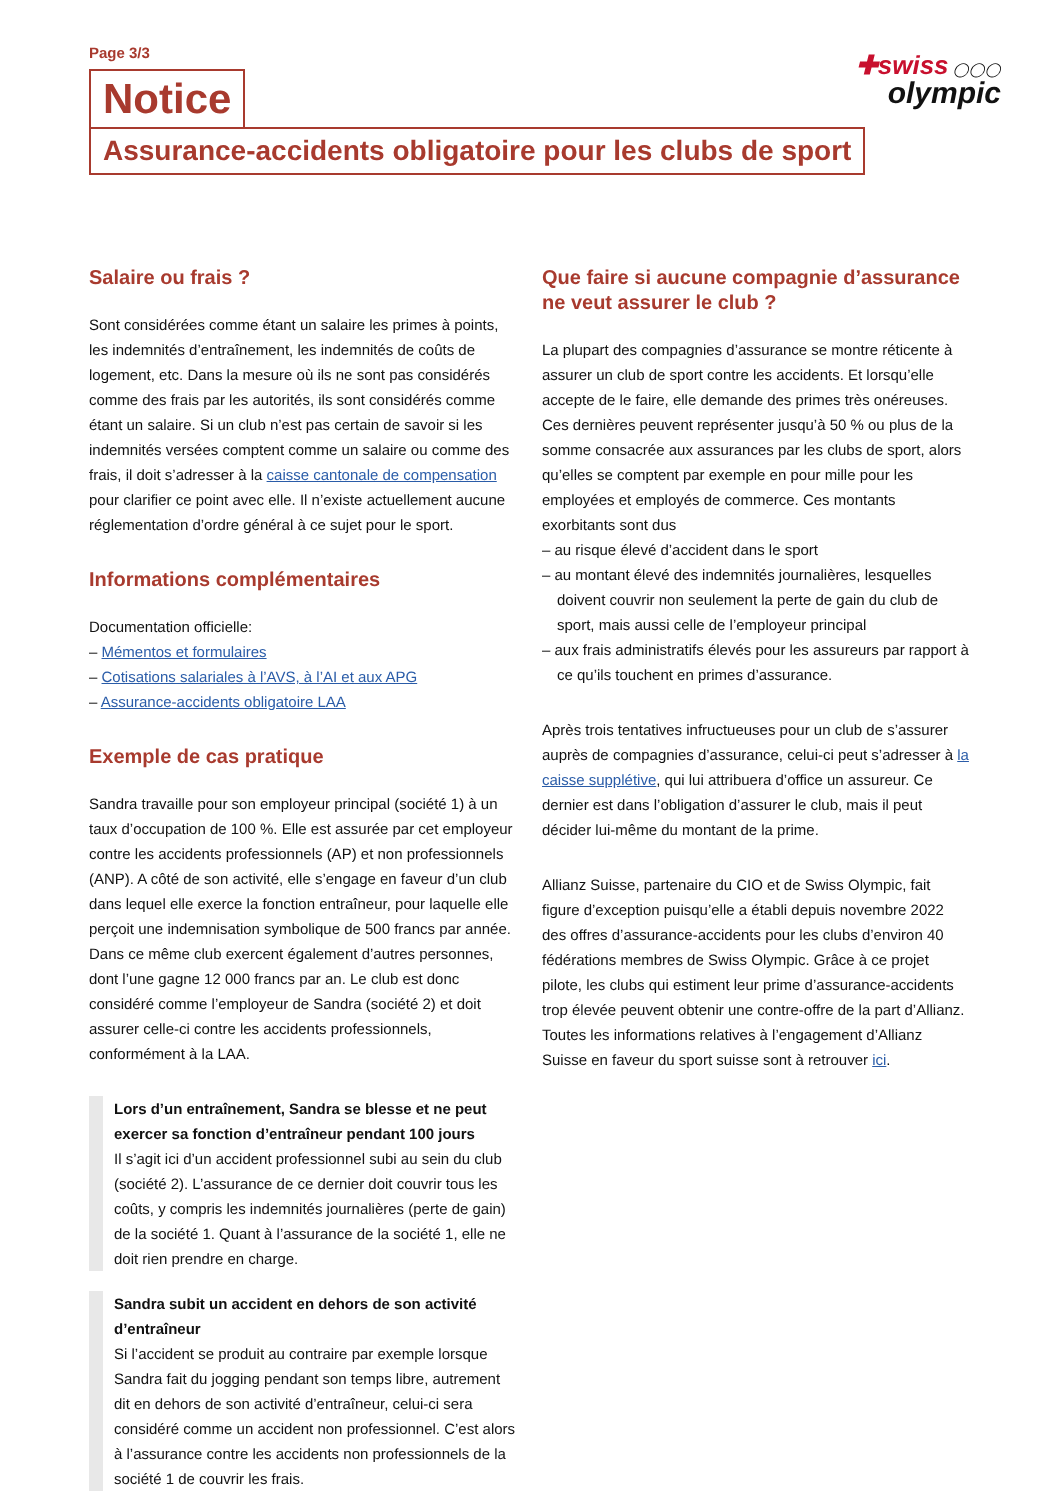✚swiss ◯◯◯
olympic
Page 3/3
Notice
Assurance-accidents obligatoire pour les clubs de sport
Salaire ou frais ?
Sont considérées comme étant un salaire les primes à points, les indemnités d’entraînement, les indemnités de coûts de logement, etc. Dans la mesure où ils ne sont pas considérés comme des frais par les autorités, ils sont considérés comme étant un salaire. Si un club n’est pas certain de savoir si les indemnités versées comptent comme un salaire ou comme des frais, il doit s’adresser à la caisse cantonale de compensation pour clarifier ce point avec elle. Il n’existe actuellement aucune réglementation d’ordre général à ce sujet pour le sport.
Informations complémentaires
Documentation officielle:
– Mémentos et formulaires
– Cotisations salariales à l’AVS, à l’AI et aux APG
– Assurance-accidents obligatoire LAA
Exemple de cas pratique
Sandra travaille pour son employeur principal (société 1) à un taux d’occupation de 100 %. Elle est assurée par cet employeur contre les accidents professionnels (AP) et non professionnels (ANP). A côté de son activité, elle s’engage en faveur d’un club dans lequel elle exerce la fonction entraîneur, pour laquelle elle perçoit une indemnisation symbolique de 500 francs par année. Dans ce même club exercent également d’autres personnes, dont l’une gagne 12 000 francs par an. Le club est donc considéré comme l’employeur de Sandra (société 2) et doit assurer celle-ci contre les accidents professionnels, conformément à la LAA.
Lors d’un entraînement, Sandra se blesse et ne peut exercer sa fonction d’entraîneur pendant 100 jours
Il s’agit ici d’un accident professionnel subi au sein du club (société 2). L’assurance de ce dernier doit couvrir tous les coûts, y compris les indemnités journalières (perte de gain) de la société 1. Quant à l’assurance de la société 1, elle ne doit rien prendre en charge.
Sandra subit un accident en dehors de son activité d’entraîneur
Si l’accident se produit au contraire par exemple lorsque Sandra fait du jogging pendant son temps libre, autrement dit en dehors de son activité d’entraîneur, celui-ci sera considéré comme un accident non professionnel. C’est alors à l’assurance contre les accidents non professionnels de la société 1 de couvrir les frais.
Que faire si aucune compagnie d’assurance ne veut assurer le club ?
La plupart des compagnies d’assurance se montre réticente à assurer un club de sport contre les accidents. Et lorsqu’elle accepte de le faire, elle demande des primes très onéreuses. Ces dernières peuvent représenter jusqu’à 50 % ou plus de la somme consacrée aux assurances par les clubs de sport, alors qu’elles se comptent par exemple en pour mille pour les employées et employés de commerce. Ces montants exorbitants sont dus
– au risque élevé d’accident dans le sport
– au montant élevé des indemnités journalières, lesquelles doivent couvrir non seulement la perte de gain du club de sport, mais aussi celle de l’employeur principal
– aux frais administratifs élevés pour les assureurs par rapport à ce qu’ils touchent en primes d’assurance.
Après trois tentatives infructueuses pour un club de s’assurer auprès de compagnies d’assurance, celui-ci peut s’adresser à la caisse supplétive, qui lui attribuera d’office un assureur. Ce dernier est dans l’obligation d’assurer le club, mais il peut décider lui-même du montant de la prime.
Allianz Suisse, partenaire du CIO et de Swiss Olympic, fait figure d’exception puisqu’elle a établi depuis novembre 2022 des offres d’assurance-accidents pour les clubs d’environ 40 fédérations membres de Swiss Olympic. Grâce à ce projet pilote, les clubs qui estiment leur prime d’assurance-accidents trop élevée peuvent obtenir une contre-offre de la part d’Allianz. Toutes les informations relatives à l’engagement d’Allianz Suisse en faveur du sport suisse sont à retrouver ici.